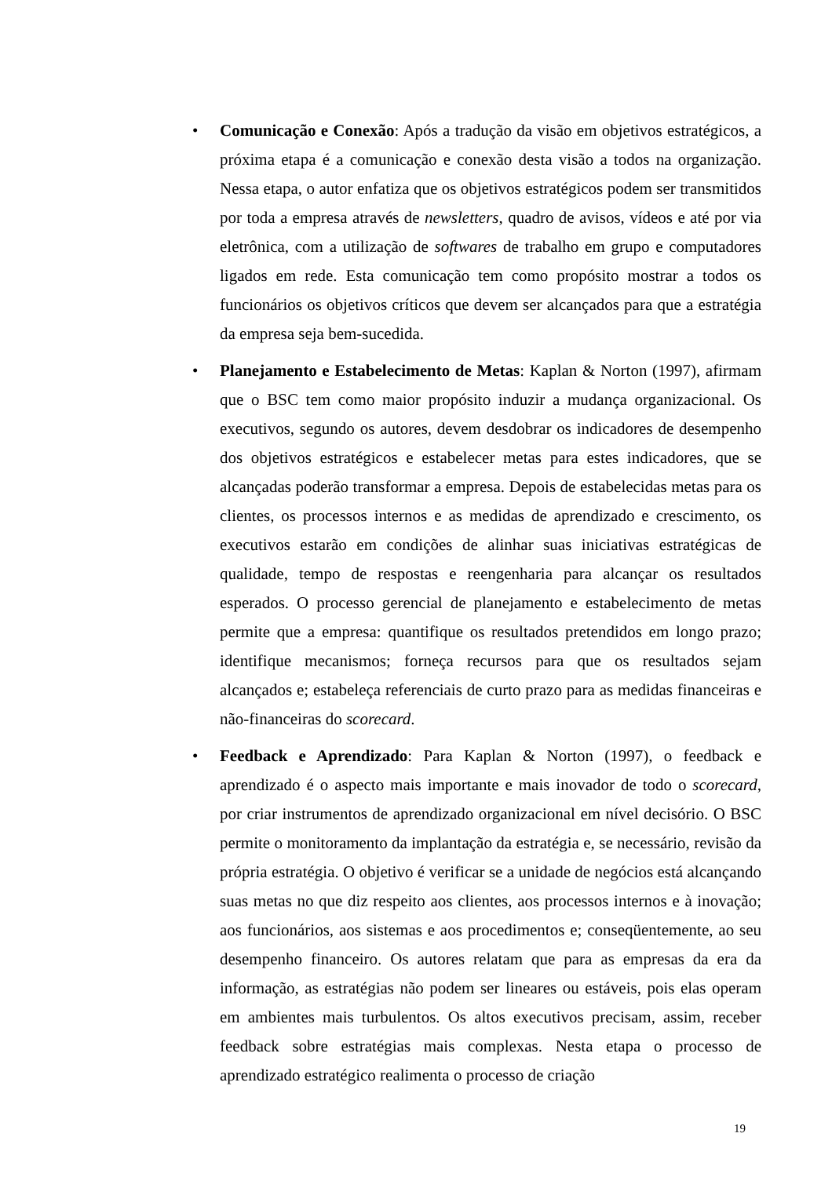• Comunicação e Conexão: Após a tradução da visão em objetivos estratégicos, a próxima etapa é a comunicação e conexão desta visão a todos na organização. Nessa etapa, o autor enfatiza que os objetivos estratégicos podem ser transmitidos por toda a empresa através de newsletters, quadro de avisos, vídeos e até por via eletrônica, com a utilização de softwares de trabalho em grupo e computadores ligados em rede. Esta comunicação tem como propósito mostrar a todos os funcionários os objetivos críticos que devem ser alcançados para que a estratégia da empresa seja bem-sucedida.
• Planejamento e Estabelecimento de Metas: Kaplan & Norton (1997), afirmam que o BSC tem como maior propósito induzir a mudança organizacional. Os executivos, segundo os autores, devem desdobrar os indicadores de desempenho dos objetivos estratégicos e estabelecer metas para estes indicadores, que se alcançadas poderão transformar a empresa. Depois de estabelecidas metas para os clientes, os processos internos e as medidas de aprendizado e crescimento, os executivos estarão em condições de alinhar suas iniciativas estratégicas de qualidade, tempo de respostas e reengenharia para alcançar os resultados esperados. O processo gerencial de planejamento e estabelecimento de metas permite que a empresa: quantifique os resultados pretendidos em longo prazo; identifique mecanismos; forneça recursos para que os resultados sejam alcançados e; estabeleça referenciais de curto prazo para as medidas financeiras e não-financeiras do scorecard.
• Feedback e Aprendizado: Para Kaplan & Norton (1997), o feedback e aprendizado é o aspecto mais importante e mais inovador de todo o scorecard, por criar instrumentos de aprendizado organizacional em nível decisório. O BSC permite o monitoramento da implantação da estratégia e, se necessário, revisão da própria estratégia. O objetivo é verificar se a unidade de negócios está alcançando suas metas no que diz respeito aos clientes, aos processos internos e à inovação; aos funcionários, aos sistemas e aos procedimentos e; conseqüentemente, ao seu desempenho financeiro. Os autores relatam que para as empresas da era da informação, as estratégias não podem ser lineares ou estáveis, pois elas operam em ambientes mais turbulentos. Os altos executivos precisam, assim, receber feedback sobre estratégias mais complexas. Nesta etapa o processo de aprendizado estratégico realimenta o processo de criação
19